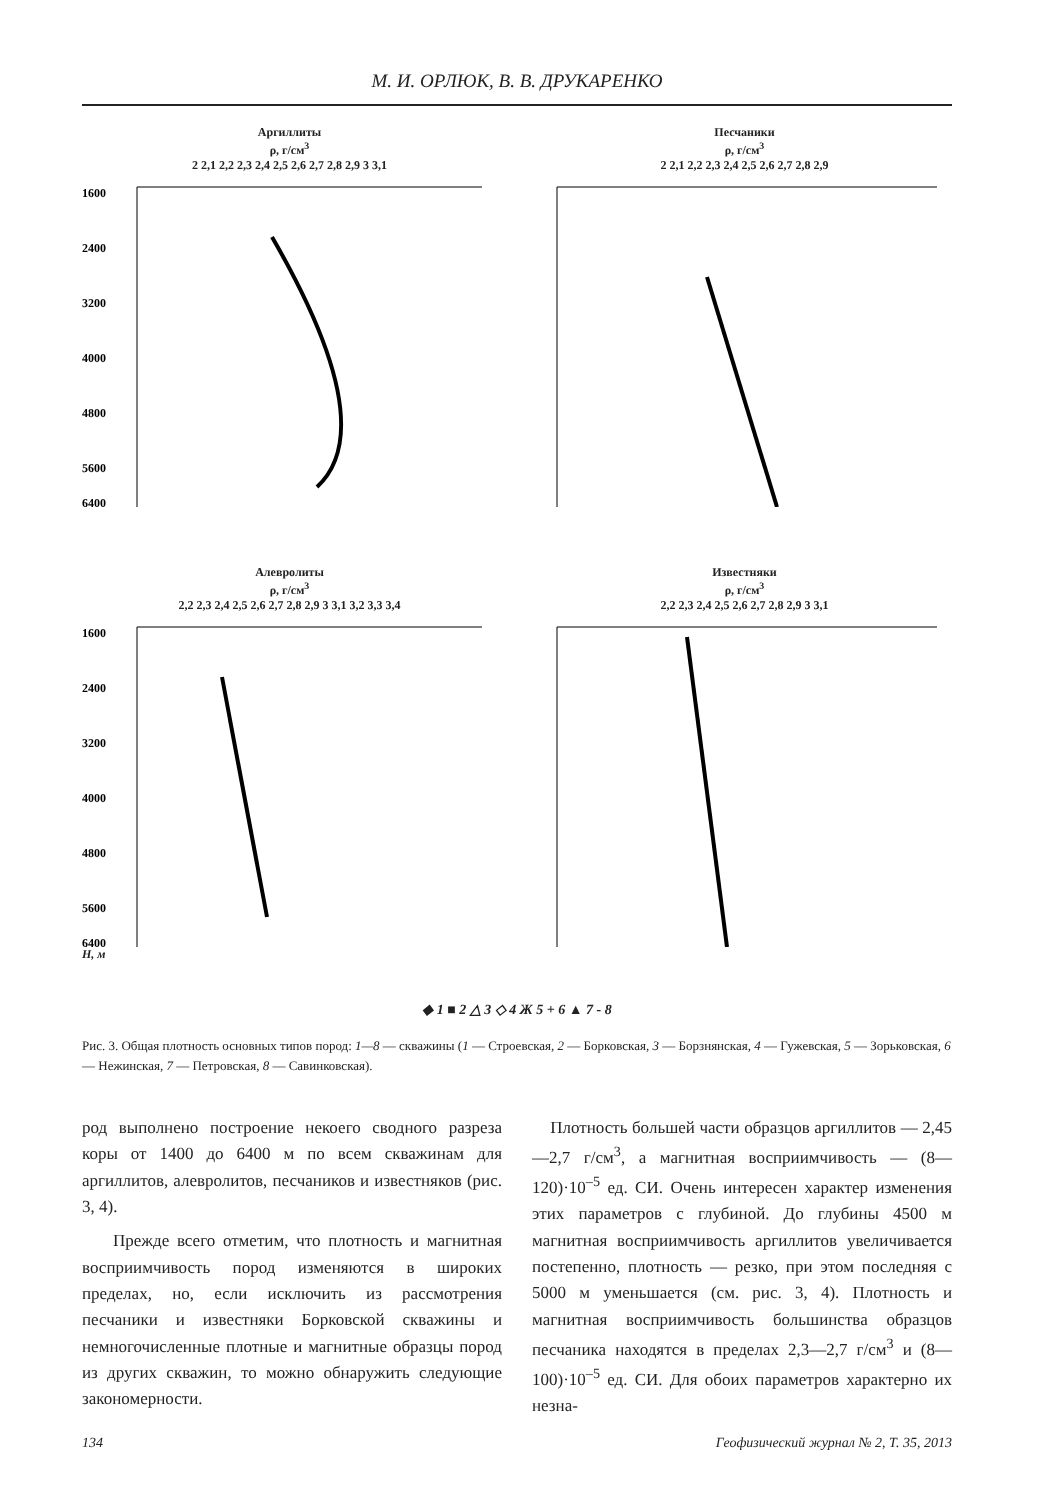М. И. ОРЛЮК, В. В. ДРУКАРЕНКО
Аргиллиты
ρ, г/см<sup>3</sup>
2 2,1 2,2 2,3 2,4 2,5 2,6 2,7 2,8 2,9 3 3,1
1600
2400
3200
4000
4800
5600
6400
Песчаники
ρ, г/см<sup>3</sup>
2 2,1 2,2 2,3 2,4 2,5 2,6 2,7 2,8 2,9
Алевролиты
ρ, г/см<sup>3</sup>
2,2 2,3 2,4 2,5 2,6 2,7 2,8 2,9 3 3,1 3,2 3,3 3,4
1600
2400
3200
4000
4800
5600
6400
H, м
Известняки
ρ, г/см<sup>3</sup>
2,2 2,3 2,4 2,5 2,6 2,7 2,8 2,9 3 3,1
◆ 1 ■ 2 △ 3 ◇ 4 Ж 5 + 6 ▲ 7 - 8
Рис. 3. Общая плотность основных типов пород: 1—8 — скважины (1 — Строевская, 2 — Борковская, 3 — Борзнянская, 4 — Гужевская, 5 — Зорьковская, 6 — Нежинская, 7 — Петровская, 8 — Савинковская).
род выполнено построение некоего сводного разреза коры от 1400 до 6400 м по всем скважинам для аргиллитов, алевролитов, песчаников и известняков (рис. 3, 4).
Прежде всего отметим, что плотность и магнитная восприимчивость пород изменяются в широких пределах, но, если исключить из рассмотрения песчаники и известняки Борковской скважины и немногочисленные плотные и магнитные образцы пород из других скважин, то можно обнаружить следующие закономерности.
Плотность большей части образцов аргиллитов — 2,45—2,7 г/см<sup>3</sup>, а магнитная восприимчивость — (8—120)·10<sup>–5</sup> ед. СИ. Очень интересен характер изменения этих параметров с глубиной. До глубины 4500 м магнитная восприимчивость аргиллитов увеличивается постепенно, плотность — резко, при этом последняя с 5000 м уменьшается (см. рис. 3, 4). Плотность и магнитная восприимчивость большинства образцов песчаника находятся в пределах 2,3—2,7 г/см<sup>3</sup> и (8—100)·10<sup>–5</sup> ед. СИ. Для обоих параметров характерно их незна-
134 Геофизический журнал № 2, Т. 35, 2013